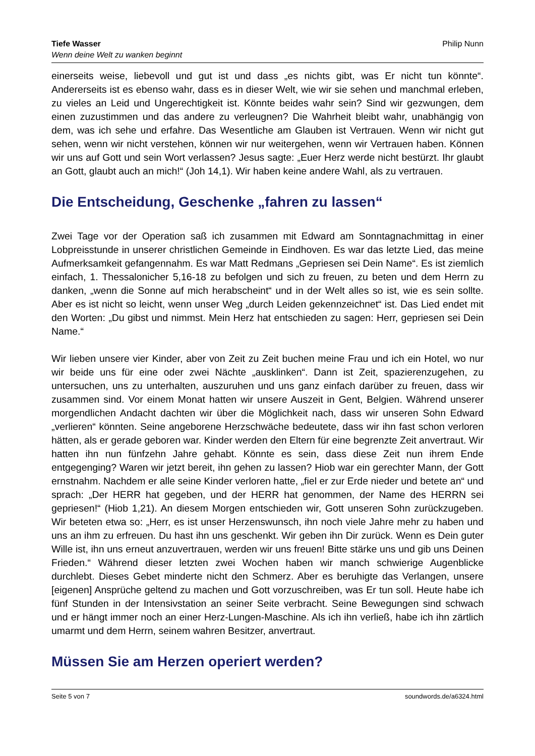Tiefe Wasser
Wenn deine Welt zu wanken beginnt
Philip Nunn
einerseits weise, liebevoll und gut ist und dass „es nichts gibt, was Er nicht tun könnte“. Andererseits ist es ebenso wahr, dass es in dieser Welt, wie wir sie sehen und manchmal erleben, zu vieles an Leid und Ungerechtigkeit ist. Könnte beides wahr sein? Sind wir gezwungen, dem einen zuzustimmen und das andere zu verleugnen? Die Wahrheit bleibt wahr, unabhängig von dem, was ich sehe und erfahre. Das Wesentliche am Glauben ist Vertrauen. Wenn wir nicht gut sehen, wenn wir nicht verstehen, können wir nur weitergehen, wenn wir Vertrauen haben. Können wir uns auf Gott und sein Wort verlassen? Jesus sagte: „Euer Herz werde nicht bestürzt. Ihr glaubt an Gott, glaubt auch an mich!“ (Joh 14,1). Wir haben keine andere Wahl, als zu vertrauen.
Die Entscheidung, Geschenke „fahren zu lassen“
Zwei Tage vor der Operation saß ich zusammen mit Edward am Sonntagnachmittag in einer Lobpreisstunde in unserer christlichen Gemeinde in Eindhoven. Es war das letzte Lied, das meine Aufmerksamkeit gefangennahm. Es war Matt Redmans „Gepriesen sei Dein Name“. Es ist ziemlich einfach, 1. Thessalonicher 5,16-18 zu befolgen und sich zu freuen, zu beten und dem Herrn zu danken, „wenn die Sonne auf mich herabscheint“ und in der Welt alles so ist, wie es sein sollte. Aber es ist nicht so leicht, wenn unser Weg „durch Leiden gekennzeichnet“ ist. Das Lied endet mit den Worten: „Du gibst und nimmst. Mein Herz hat entschieden zu sagen: Herr, gepriesen sei Dein Name.“
Wir lieben unsere vier Kinder, aber von Zeit zu Zeit buchen meine Frau und ich ein Hotel, wo nur wir beide uns für eine oder zwei Nächte „ausklinken“. Dann ist Zeit, spazierenzugehen, zu untersuchen, uns zu unterhalten, auszuruhen und uns ganz einfach darüber zu freuen, dass wir zusammen sind. Vor einem Monat hatten wir unsere Auszeit in Gent, Belgien. Während unserer morgendlichen Andacht dachten wir über die Möglichkeit nach, dass wir unseren Sohn Edward „verlieren“ könnten. Seine angeborene Herzschwäche bedeutete, dass wir ihn fast schon verloren hätten, als er gerade geboren war. Kinder werden den Eltern für eine begrenzte Zeit anvertraut. Wir hatten ihn nun fünfzehn Jahre gehabt. Könnte es sein, dass diese Zeit nun ihrem Ende entgegenging? Waren wir jetzt bereit, ihn gehen zu lassen? Hiob war ein gerechter Mann, der Gott ernstnahm. Nachdem er alle seine Kinder verloren hatte, „fiel er zur Erde nieder und betete an“ und sprach: „Der HERR hat gegeben, und der HERR hat genommen, der Name des HERRN sei gepriesen!“ (Hiob 1,21). An diesem Morgen entschieden wir, Gott unseren Sohn zurückzugeben. Wir beteten etwa so: „Herr, es ist unser Herzenswunsch, ihn noch viele Jahre mehr zu haben und uns an ihm zu erfreuen. Du hast ihn uns geschenkt. Wir geben ihn Dir zurück. Wenn es Dein guter Wille ist, ihn uns erneut anzuvertrauen, werden wir uns freuen! Bitte stärke uns und gib uns Deinen Frieden.“ Während dieser letzten zwei Wochen haben wir manch schwierige Augenblicke durchlebt. Dieses Gebet minderte nicht den Schmerz. Aber es beruhigte das Verlangen, unsere [eigenen] Ansprüche geltend zu machen und Gott vorzuschreiben, was Er tun soll. Heute habe ich fünf Stunden in der Intensivstation an seiner Seite verbracht. Seine Bewegungen sind schwach und er hängt immer noch an einer Herz-Lungen-Maschine. Als ich ihn verließ, habe ich ihn zärtlich umarmt und dem Herrn, seinem wahren Besitzer, anvertraut.
Müssen Sie am Herzen operiert werden?
Seite 5 von 7 soundwords.de/a6324.html